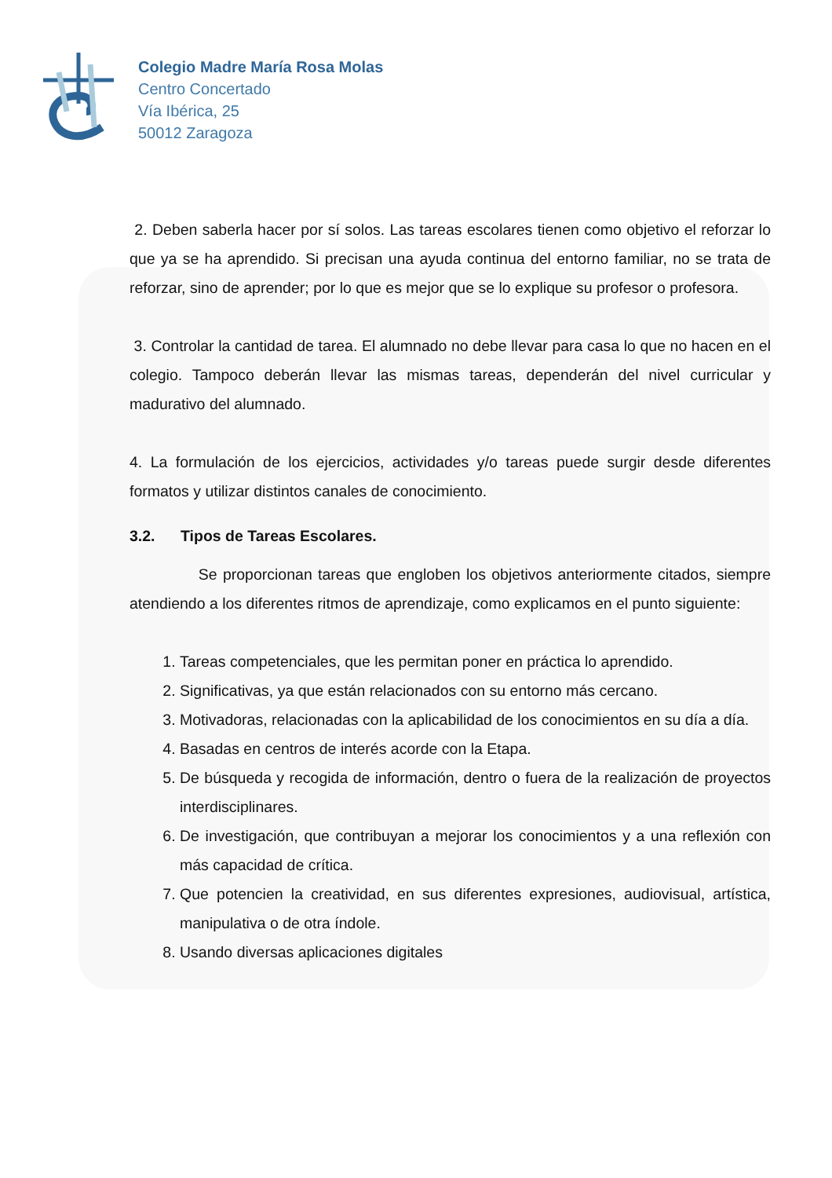Colegio Madre María Rosa Molas
Centro Concertado
Vía Ibérica, 25
50012 Zaragoza
2. Deben saberla hacer por sí solos. Las tareas escolares tienen como objetivo el reforzar lo que ya se ha aprendido. Si precisan una ayuda continua del entorno familiar, no se trata de reforzar, sino de aprender; por lo que es mejor que se lo explique su profesor o profesora.
3. Controlar la cantidad de tarea. El alumnado no debe llevar para casa lo que no hacen en el colegio. Tampoco deberán llevar las mismas tareas, dependerán del nivel curricular y madurativo del alumnado.
4. La formulación de los ejercicios, actividades y/o tareas puede surgir desde diferentes formatos y utilizar distintos canales de conocimiento.
3.2. Tipos de Tareas Escolares.
Se proporcionan tareas que engloben los objetivos anteriormente citados, siempre atendiendo a los diferentes ritmos de aprendizaje, como explicamos en el punto siguiente:
1. Tareas competenciales, que les permitan poner en práctica lo aprendido.
2. Significativas, ya que están relacionados con su entorno más cercano.
3. Motivadoras, relacionadas con la aplicabilidad de los conocimientos en su día a día.
4. Basadas en centros de interés acorde con la Etapa.
5. De búsqueda y recogida de información, dentro o fuera de la realización de proyectos interdisciplinares.
6. De investigación, que contribuyan a mejorar los conocimientos y a una reflexión con más capacidad de crítica.
7. Que potencien la creatividad, en sus diferentes expresiones, audiovisual, artística, manipulativa o de otra índole.
8. Usando diversas aplicaciones digitales